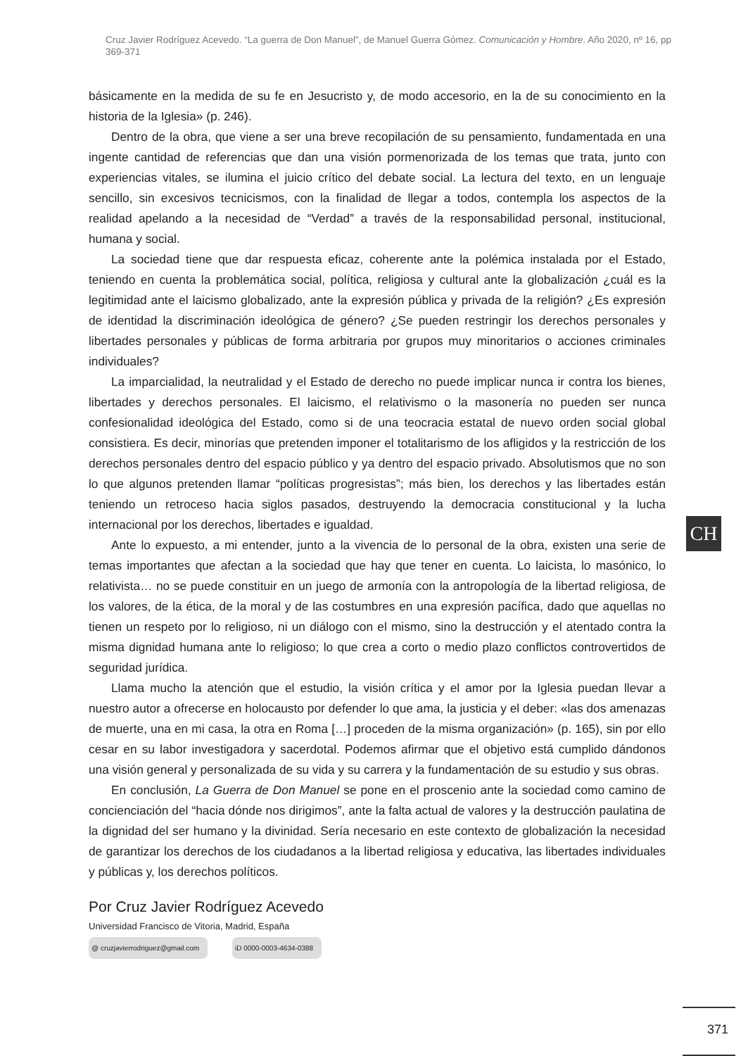Cruz Javier Rodríguez Acevedo. “La guerra de Don Manuel”, de Manuel Guerra Gómez. Comunicación y Hombre. Año 2020, nº 16, pp 369-371
básicamente en la medida de su fe en Jesucristo y, de modo accesorio, en la de su conocimiento en la historia de la Iglesia» (p. 246).
Dentro de la obra, que viene a ser una breve recopilación de su pensamiento, fundamentada en una ingente cantidad de referencias que dan una visión pormenorizada de los temas que trata, junto con experiencias vitales, se ilumina el juicio crítico del debate social. La lectura del texto, en un lenguaje sencillo, sin excesivos tecnicismos, con la finalidad de llegar a todos, contempla los aspectos de la realidad apelando a la necesidad de “Verdad” a través de la responsabilidad personal, institucional, humana y social.
La sociedad tiene que dar respuesta eficaz, coherente ante la polémica instalada por el Estado, teniendo en cuenta la problemática social, política, religiosa y cultural ante la globalización ¿cuál es la legitimidad ante el laicismo globalizado, ante la expresión pública y privada de la religión? ¿Es expresión de identidad la discriminación ideológica de género? ¿Se pueden restringir los derechos personales y libertades personales y públicas de forma arbitraria por grupos muy minoritarios o acciones criminales individuales?
La imparcialidad, la neutralidad y el Estado de derecho no puede implicar nunca ir contra los bienes, libertades y derechos personales. El laicismo, el relativismo o la masonería no pueden ser nunca confesionalidad ideológica del Estado, como si de una teocracia estatal de nuevo orden social global consistiera. Es decir, minorías que pretenden imponer el totalitarismo de los afligidos y la restricción de los derechos personales dentro del espacio público y ya dentro del espacio privado. Absolutismos que no son lo que algunos pretenden llamar “políticas progresistas”; más bien, los derechos y las libertades están teniendo un retroceso hacia siglos pasados, destruyendo la democracia constitucional y la lucha internacional por los derechos, libertades e igualdad.
Ante lo expuesto, a mi entender, junto a la vivencia de lo personal de la obra, existen una serie de temas importantes que afectan a la sociedad que hay que tener en cuenta. Lo laicista, lo masónico, lo relativista… no se puede constituir en un juego de armonía con la antropología de la libertad religiosa, de los valores, de la ética, de la moral y de las costumbres en una expresión pacífica, dado que aquellas no tienen un respeto por lo religioso, ni un diálogo con el mismo, sino la destrucción y el atentado contra la misma dignidad humana ante lo religioso; lo que crea a corto o medio plazo conflictos controvertidos de seguridad jurídica.
Llama mucho la atención que el estudio, la visión crítica y el amor por la Iglesia puedan llevar a nuestro autor a ofrecerse en holocausto por defender lo que ama, la justicia y el deber: «las dos amenazas de muerte, una en mi casa, la otra en Roma […] proceden de la misma organización» (p. 165), sin por ello cesar en su labor investigadora y sacerdotal. Podemos afirmar que el objetivo está cumplido dándonos una visión general y personalizada de su vida y su carrera y la fundamentación de su estudio y sus obras.
En conclusión, La Guerra de Don Manuel se pone en el proscenio ante la sociedad como camino de concienciación del “hacia dónde nos dirigimos”, ante la falta actual de valores y la destrucción paulatina de la dignidad del ser humano y la divinidad. Sería necesario en este contexto de globalización la necesidad de garantizar los derechos de los ciudadanos a la libertad religiosa y educativa, las libertades individuales y públicas y, los derechos políticos.
Por Cruz Javier Rodríguez Acevedo
Universidad Francisco de Vitoria, Madrid, España
@ cruzjavierrodriguez@gmail.com iD 0000-0003-4634-0388
CH
371